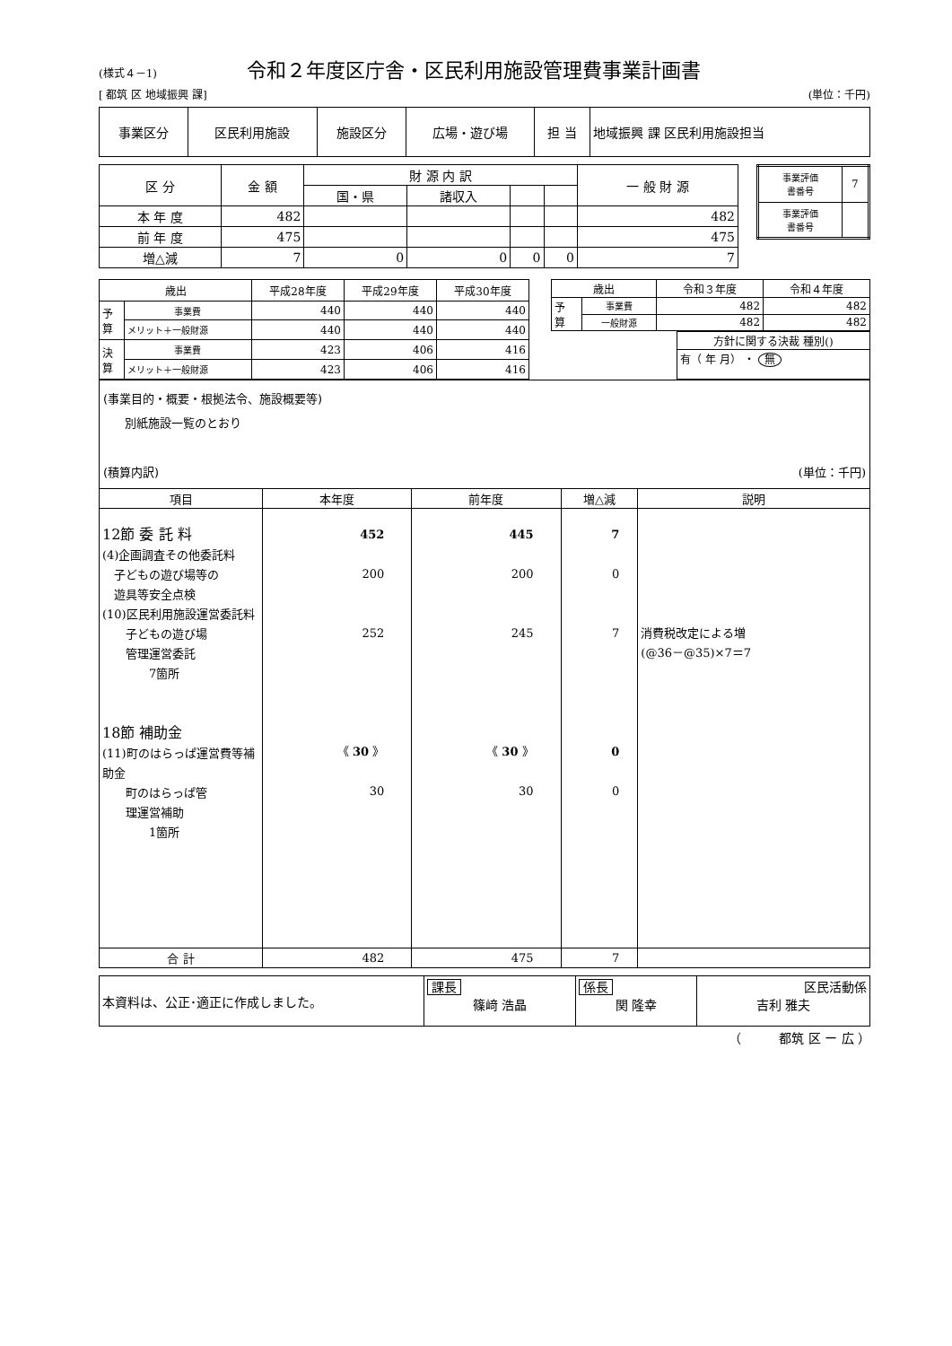(様式４－1)
令和２年度区庁舎・区民利用施設管理費事業計画書
[ 都筑 区 地域振興 課] (単位：千円)
| 事業区分 | 区民利用施設 | 施設区分 | 広場・遊び場 | 担 当 | 地域振興 課 区民利用施設担当 |
| 区 分 | 金 額 | 財 源 内 訳 | | | | 一 般 財 源 |
| | | 国・県 | 諸収入 | | | |
| 本 年 度 | 482 | | | | | 482 |
| 前 年 度 | 475 | | | | | 475 |
| 増△減 | 7 | 0 | 0 | 0 | 0 | 7 |
| 事業評価 書番号 | 7 |
| 事業評価 書番号 | |
| 歳出 | | 平成28年度 | 平成29年度 | 平成30年度 |
| 予 算 | 事業費 | 440 | 440 | 440 |
| | メリット＋一般財源 | 440 | 440 | 440 |
| 決 算 | 事業費 | 423 | 406 | 416 |
| | メリット＋一般財源 | 423 | 406 | 416 |
| 歳出 | | 令和３年度 | 令和４年度 |
| 予 算 | 事業費 | 482 | 482 |
| | 一般財源 | 482 | 482 |
| 方針に関する決裁 種別() |
| 有（ 年 月） ・ 無 |
(事業目的・概要・根拠法令、施設概要等)
別紙施設一覧のとおり
(積算内訳) (単位：千円)
| 項目 | 本年度 | 前年度 | 増△減 | 説明 |
| --- | --- | --- | --- | --- |
| 12節 委 託 料 (4)企画調査その他委託料 子どもの遊び場等の 遊具等安全点検 (10)区民利用施設運営委託料 子どもの遊び場 管理運営委託 7箇所 18節 補助金 (11)町のはらっぱ運営費等補助金 町のはらっぱ管 理運営補助 1箇所 | 452 200 252 《 30 》 30 | 445 200 245 《 30 》 30 | 7 0 7 0 0 | 消費税改定による増 (@36－@35)×7＝7 |
| 合 計 | 482 | 475 | 7 | |
| 本資料は、公正･適正に作成しました。 | 課長 篠﨑 浩晶 | 係長 関 隆幸 | 区民活動係 吉利 雅夫 |
（　　　都筑 区 ー 広 ）